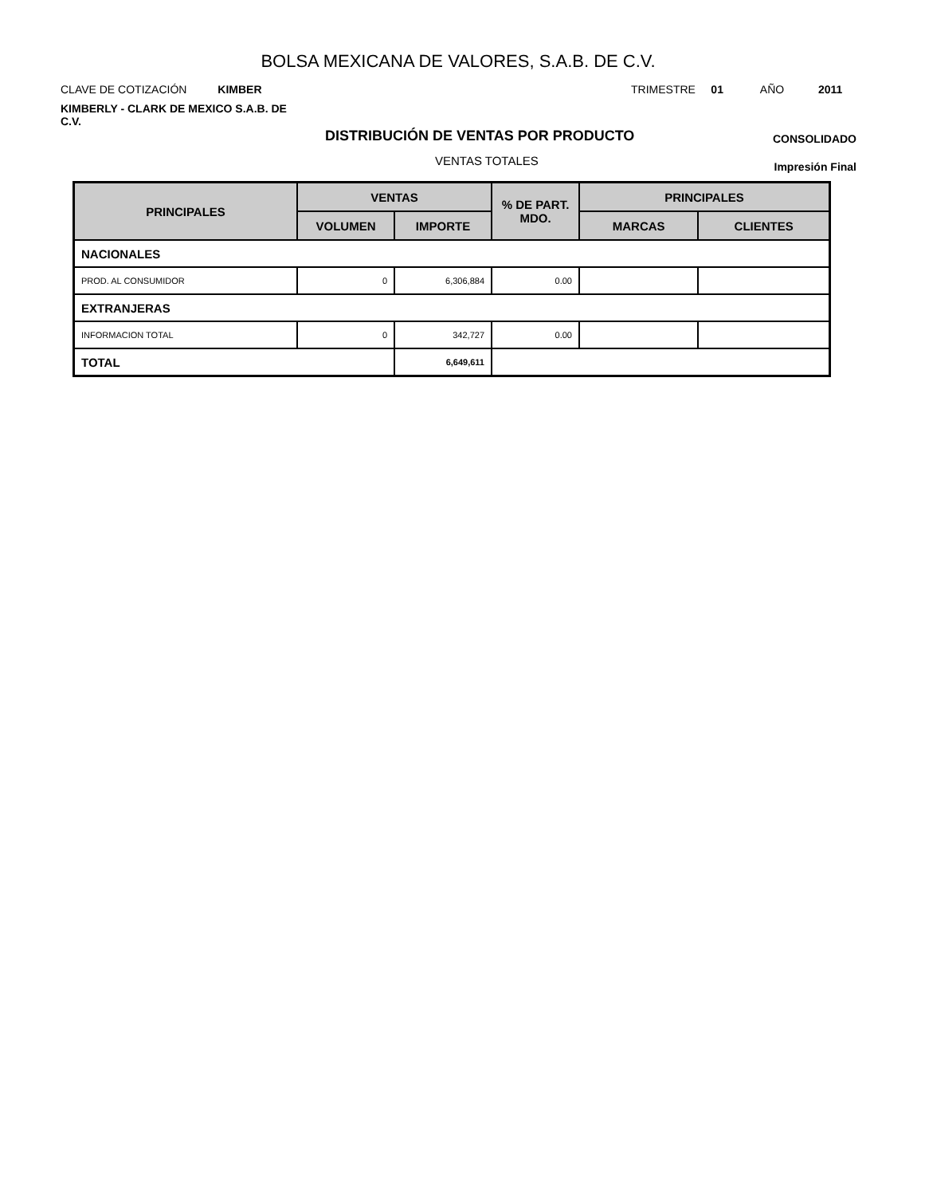BOLSA MEXICANA DE VALORES, S.A.B. DE C.V.
CLAVE DE COTIZACIÓN KIMBER
TRIMESTRE 01 AÑO 2011
KIMBERLY - CLARK DE MEXICO S.A.B. DE C.V.
DISTRIBUCIÓN DE VENTAS POR PRODUCTO
CONSOLIDADO
VENTAS TOTALES Impresión Final
| PRINCIPALES | VENTAS | | % DE PART. MDO. | PRINCIPALES | |
| --- | --- | --- | --- | --- | --- |
| | VOLUMEN | IMPORTE | | MARCAS | CLIENTES |
| NACIONALES | | | | | |
| PROD. AL CONSUMIDOR | 0 | 6,306,884 | 0.00 | | |
| EXTRANJERAS | | | | | |
| INFORMACION TOTAL | 0 | 342,727 | 0.00 | | |
| TOTAL | | 6,649,611 | | | |